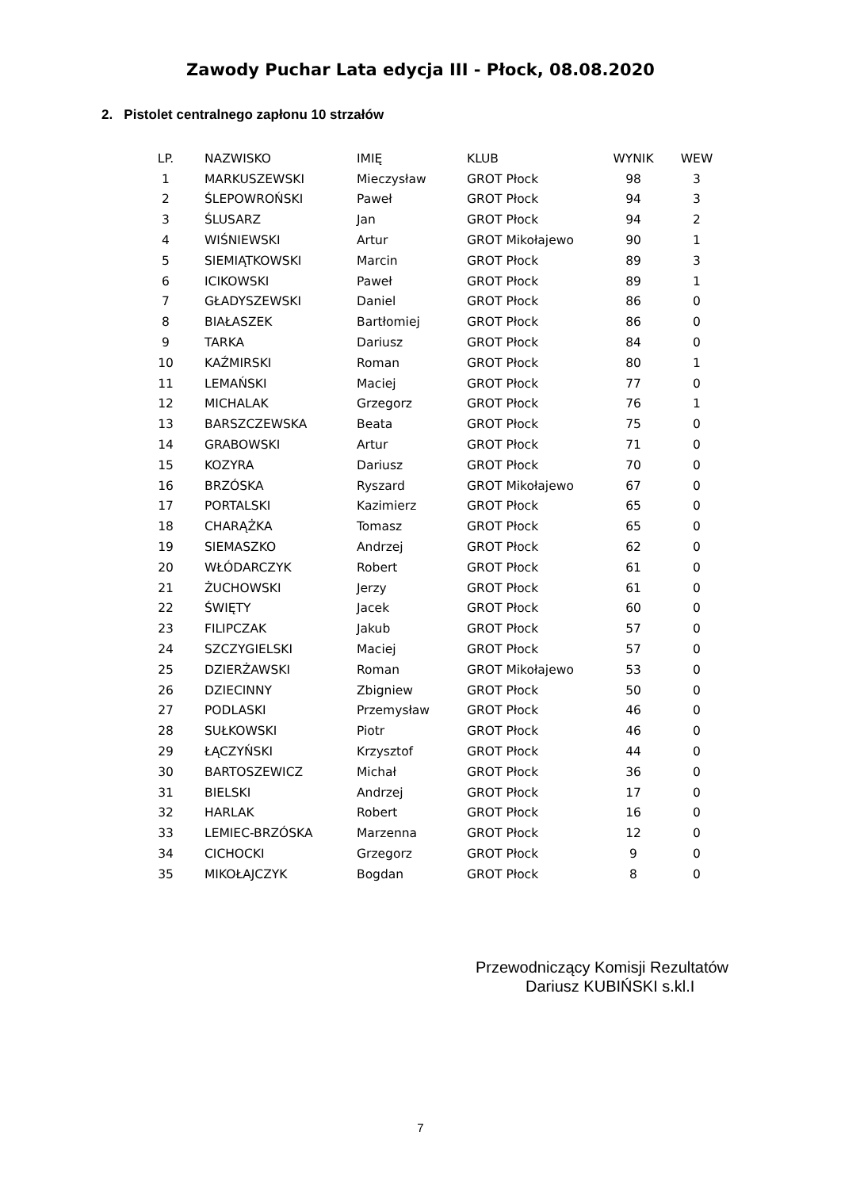Zawody Puchar Lata edycja III - Płock, 08.08.2020
2. Pistolet centralnego zapłonu 10 strzałów
| LP. | NAZWISKO | IMIĘ | KLUB | WYNIK | WEW |
| --- | --- | --- | --- | --- | --- |
| 1 | MARKUSZEWSKI | Mieczysław | GROT Płock | 98 | 3 |
| 2 | ŚLEPOWROŃSKI | Paweł | GROT Płock | 94 | 3 |
| 3 | ŚLUSARZ | Jan | GROT Płock | 94 | 2 |
| 4 | WIŚNIEWSKI | Artur | GROT Mikołajewo | 90 | 1 |
| 5 | SIEMIĄTKOWSKI | Marcin | GROT Płock | 89 | 3 |
| 6 | ICIKOWSKI | Paweł | GROT Płock | 89 | 1 |
| 7 | GŁADYSZEWSKI | Daniel | GROT Płock | 86 | 0 |
| 8 | BIAŁASZEK | Bartłomiej | GROT Płock | 86 | 0 |
| 9 | TARKA | Dariusz | GROT Płock | 84 | 0 |
| 10 | KAŹMIRSKI | Roman | GROT Płock | 80 | 1 |
| 11 | LEMAŃSKI | Maciej | GROT Płock | 77 | 0 |
| 12 | MICHALAK | Grzegorz | GROT Płock | 76 | 1 |
| 13 | BARSZCZEWSKA | Beata | GROT Płock | 75 | 0 |
| 14 | GRABOWSKI | Artur | GROT Płock | 71 | 0 |
| 15 | KOZYRA | Dariusz | GROT Płock | 70 | 0 |
| 16 | BRZÓSKA | Ryszard | GROT Mikołajewo | 67 | 0 |
| 17 | PORTALSKI | Kazimierz | GROT Płock | 65 | 0 |
| 18 | CHARĄŻKA | Tomasz | GROT Płock | 65 | 0 |
| 19 | SIEMASZKO | Andrzej | GROT Płock | 62 | 0 |
| 20 | WŁÓDARCZYK | Robert | GROT Płock | 61 | 0 |
| 21 | ŻUCHOWSKI | Jerzy | GROT Płock | 61 | 0 |
| 22 | ŚWIĘTY | Jacek | GROT Płock | 60 | 0 |
| 23 | FILIPCZAK | Jakub | GROT Płock | 57 | 0 |
| 24 | SZCZYGIELSKI | Maciej | GROT Płock | 57 | 0 |
| 25 | DZIERŻAWSKI | Roman | GROT Mikołajewo | 53 | 0 |
| 26 | DZIECINNY | Zbigniew | GROT Płock | 50 | 0 |
| 27 | PODLASKI | Przemysław | GROT Płock | 46 | 0 |
| 28 | SUŁKOWSKI | Piotr | GROT Płock | 46 | 0 |
| 29 | ŁĄCZYŃSKI | Krzysztof | GROT Płock | 44 | 0 |
| 30 | BARTOSZEWICZ | Michał | GROT Płock | 36 | 0 |
| 31 | BIELSKI | Andrzej | GROT Płock | 17 | 0 |
| 32 | HARLAK | Robert | GROT Płock | 16 | 0 |
| 33 | LEMIEC-BRZÓSKA | Marzenna | GROT Płock | 12 | 0 |
| 34 | CICHOCKI | Grzegorz | GROT Płock | 9 | 0 |
| 35 | MIKOŁAJCZYK | Bogdan | GROT Płock | 8 | 0 |
Przewodniczący Komisji Rezultatów
Dariusz KUBIŃSKI s.kl.I
7